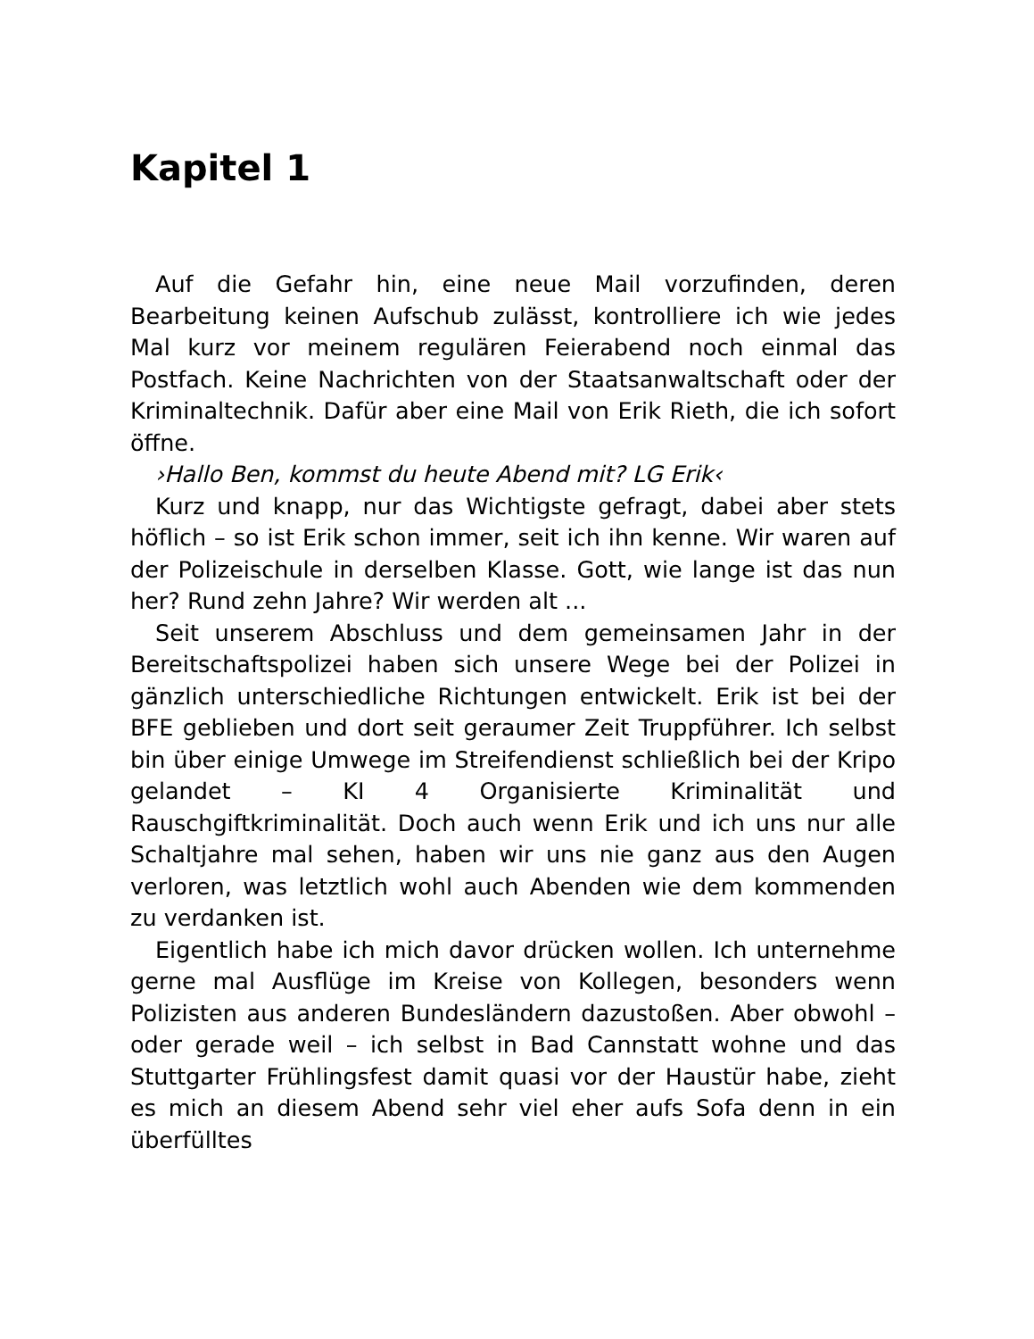Kapitel 1
Auf die Gefahr hin, eine neue Mail vorzufinden, deren Bearbeitung keinen Aufschub zulässt, kontrolliere ich wie jedes Mal kurz vor meinem regulären Feierabend noch einmal das Postfach. Keine Nachrichten von der Staatsanwaltschaft oder der Kriminaltechnik. Dafür aber eine Mail von Erik Rieth, die ich sofort öffne.
›Hallo Ben, kommst du heute Abend mit? LG Erik‹
Kurz und knapp, nur das Wichtigste gefragt, dabei aber stets höflich – so ist Erik schon immer, seit ich ihn kenne. Wir waren auf der Polizeischule in derselben Klasse. Gott, wie lange ist das nun her? Rund zehn Jahre? Wir werden alt ...
Seit unserem Abschluss und dem gemeinsamen Jahr in der Bereitschaftspolizei haben sich unsere Wege bei der Polizei in gänzlich unterschiedliche Richtungen entwickelt. Erik ist bei der BFE geblieben und dort seit geraumer Zeit Truppführer. Ich selbst bin über einige Umwege im Streifendienst schließlich bei der Kripo gelandet – KI 4 Organisierte Kriminalität und Rauschgiftkriminalität. Doch auch wenn Erik und ich uns nur alle Schaltjahre mal sehen, haben wir uns nie ganz aus den Augen verloren, was letztlich wohl auch Abenden wie dem kommenden zu verdanken ist.
Eigentlich habe ich mich davor drücken wollen. Ich unternehme gerne mal Ausflüge im Kreise von Kollegen, besonders wenn Polizisten aus anderen Bundesländern dazustoßen. Aber obwohl – oder gerade weil – ich selbst in Bad Cannstatt wohne und das Stuttgarter Frühlingsfest damit quasi vor der Haustür habe, zieht es mich an diesem Abend sehr viel eher aufs Sofa denn in ein überfülltes